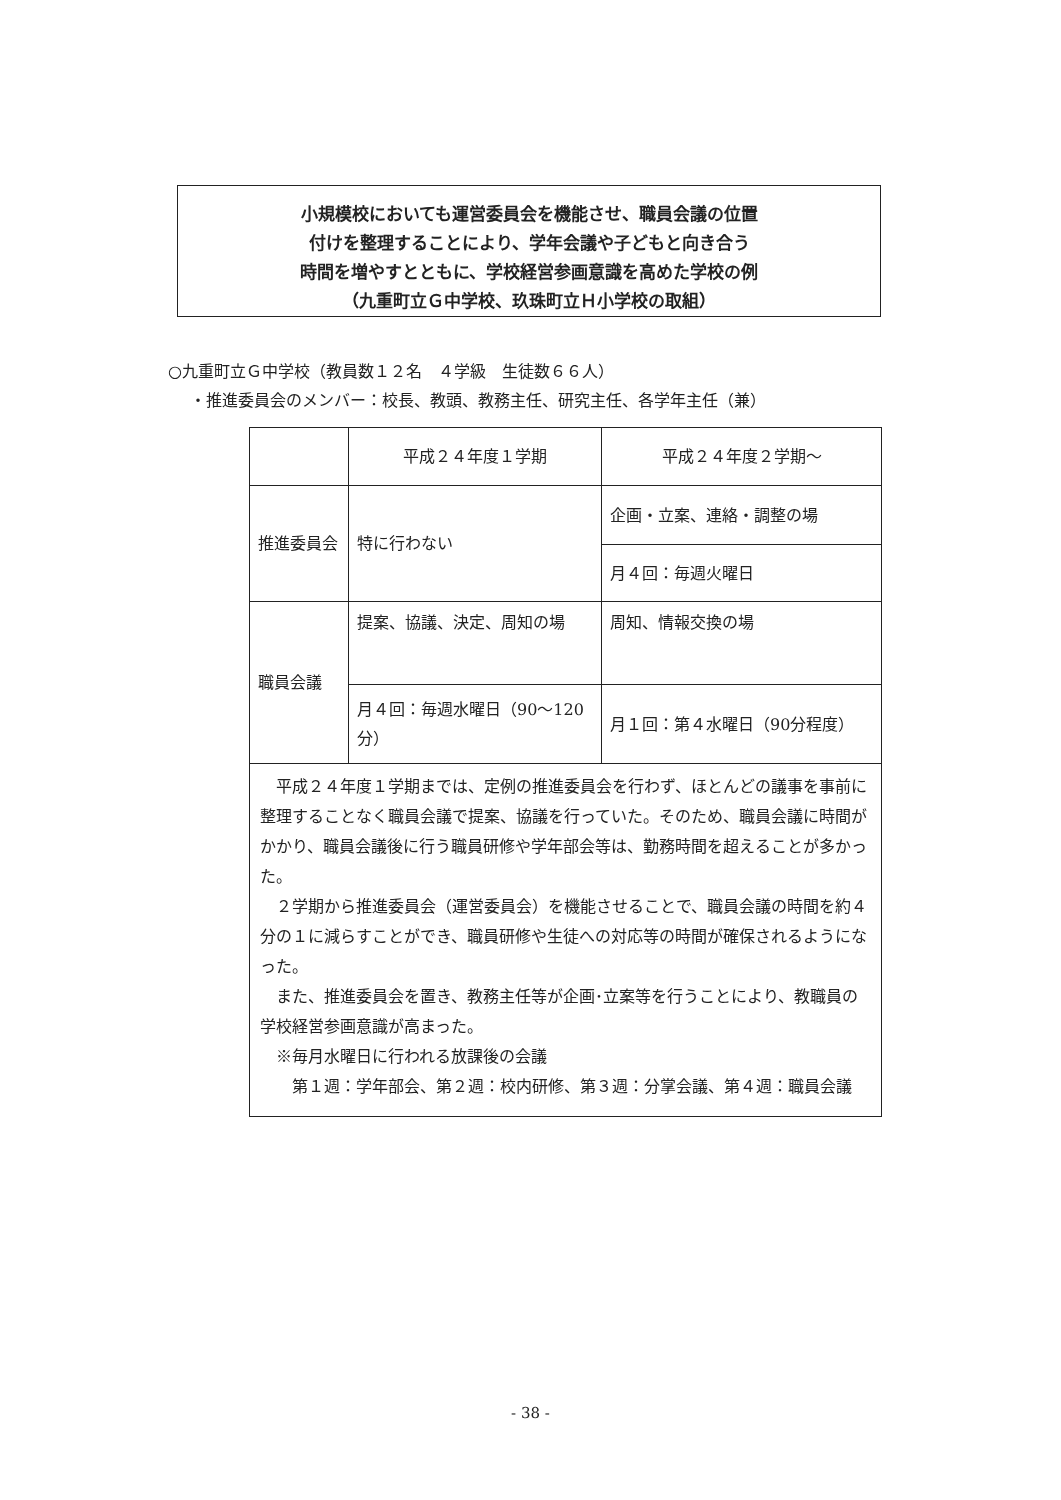小規模校においても運営委員会を機能させ、職員会議の位置
付けを整理することにより、学年会議や子どもと向き合う
時間を増やすとともに、学校経営参画意識を高めた学校の例
（九重町立Ｇ中学校、玖珠町立Ｈ小学校の取組）
○九重町立Ｇ中学校（教員数１２名　４学級　生徒数６６人）
・推進委員会のメンバー：校長、教頭、教務主任、研究主任、各学年主任（兼）
| | 平成２４年度１学期 | 平成２４年度２学期～ |
| 推進委員会 | 特に行わない | 企画・立案、連絡・調整の場 |
| | | 月４回：毎週火曜日 |
| 職員会議 | 提案、協議、決定、周知の場 | 周知、情報交換の場 |
| | 月４回：毎週水曜日（90～120分） | 月１回：第４水曜日（90分程度） |
| 平成２４年度１学期までは、定例の推進委員会を行わず、ほとんどの議事を事前に整理することなく職員会議で提案、協議を行っていた。そのため、職員会議に時間がかかり、職員会議後に行う職員研修や学年部会等は、勤務時間を超えることが多かった。 ２学期から推進委員会（運営委員会）を機能させることで、職員会議の時間を約４分の１に減らすことができ、職員研修や生徒への対応等の時間が確保されるようになった。 また、推進委員会を置き、教務主任等が企画･立案等を行うことにより、教職員の学校経営参画意識が高まった。 ※毎月水曜日に行われる放課後の会議 第１週：学年部会、第２週：校内研修、第３週：分掌会議、第４週：職員会議 | | |
- 38 -